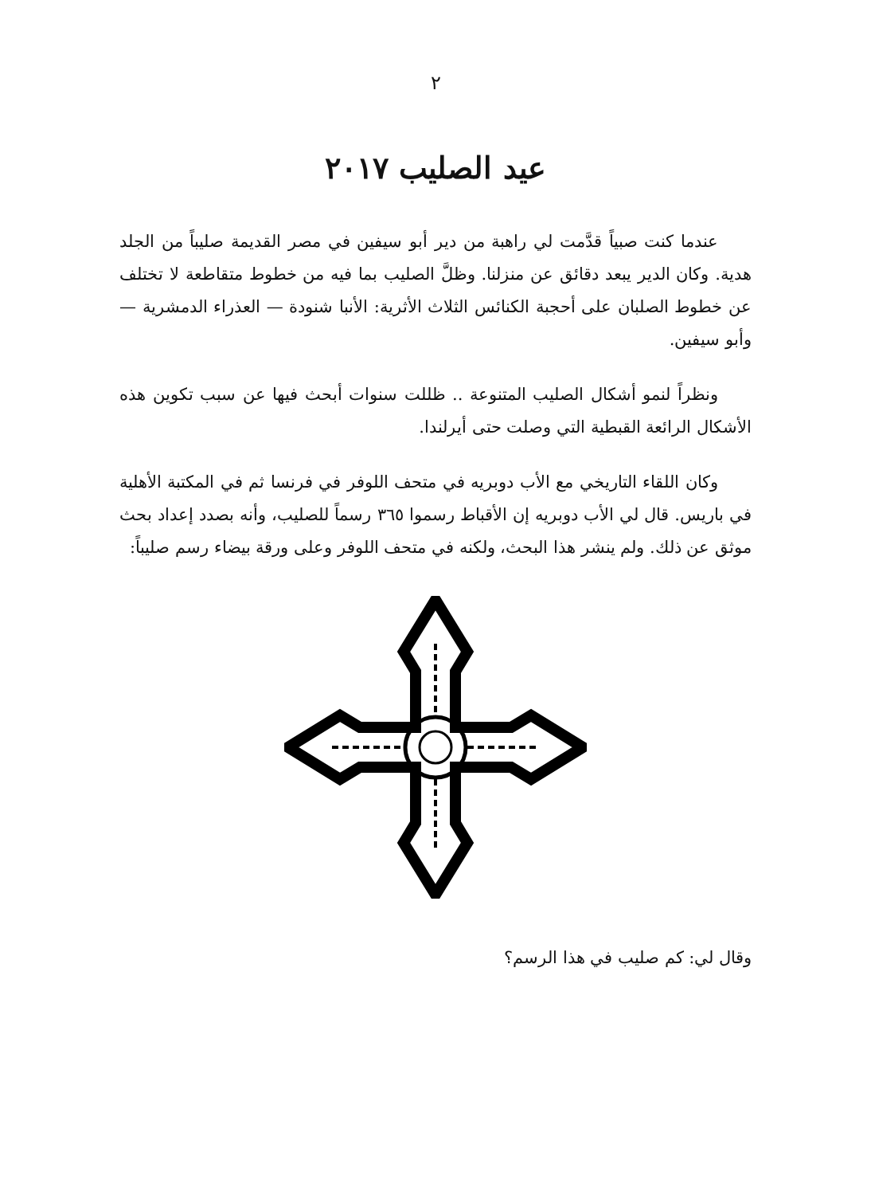٢
عيد الصليب ٢٠١٧
  عندما كنت صبياً قدَّمت لي راهبة من دير أبو سيفين في مصر القديمة صليباً من الجلد هدية. وكان الدير يبعد دقائق عن منزلنا. وظلَّ الصليب بما فيه من خطوط متقاطعة لا تختلف عن خطوط الصلبان على أحجبة الكنائس الثلاث الأثرية: الأنبا شنودة — العذراء الدمشرية — وأبو سيفين.
  ونظراً لنمو أشكال الصليب المتنوعة .. ظللت سنوات أبحث فيها عن سبب تكوين هذه الأشكال الرائعة القبطية التي وصلت حتى أيرلندا.
  وكان اللقاء التاريخي مع الأب دوبريه في متحف اللوفر في فرنسا ثم في المكتبة الأهلية في باريس. قال لي الأب دوبريه إن الأقباط رسموا ٣٦٥ رسماً للصليب، وأنه بصدد إعداد بحث موثق عن ذلك. ولم ينشر هذا البحث، ولكنه في متحف اللوفر وعلى ورقة بيضاء رسم صليباً:
وقال لي: كم صليب في هذا الرسم؟